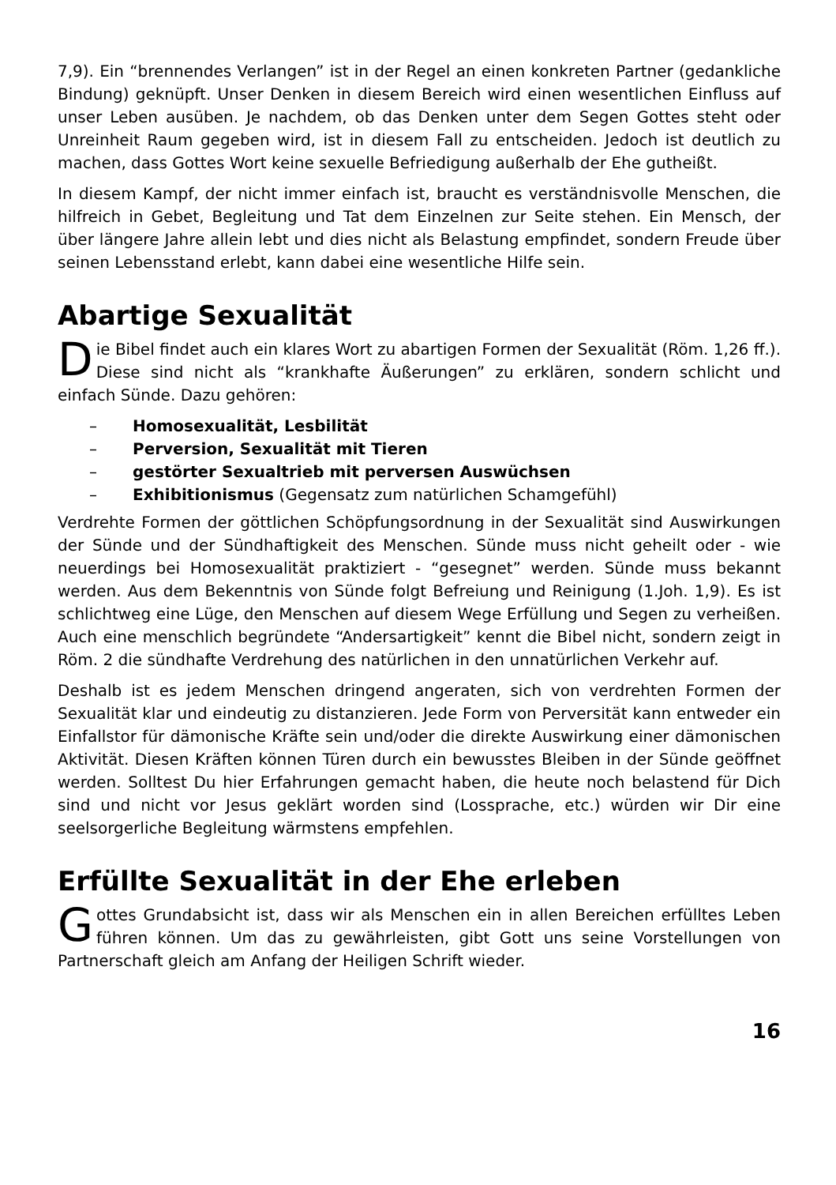7,9). Ein “brennendes Verlangen” ist in der Regel an einen konkreten Partner (gedankliche Bindung) geknüpft. Unser Denken in diesem Bereich wird einen wesentlichen Einfluss auf unser Leben ausüben. Je nachdem, ob das Denken unter dem Segen Gottes steht oder Unreinheit Raum gegeben wird, ist in diesem Fall zu entscheiden. Jedoch ist deutlich zu machen, dass Gottes Wort keine sexuelle Befriedigung außerhalb der Ehe gutheißt.
In diesem Kampf, der nicht immer einfach ist, braucht es verständnisvolle Menschen, die hilfreich in Gebet, Begleitung und Tat dem Einzelnen zur Seite stehen. Ein Mensch, der über längere Jahre allein lebt und dies nicht als Belastung empfindet, sondern Freude über seinen Lebensstand erlebt, kann dabei eine wesentliche Hilfe sein.
Abartige Sexualität
Die Bibel findet auch ein klares Wort zu abartigen Formen der Sexualität (Röm. 1,26 ff.). Diese sind nicht als “krankhafte Äußerungen” zu erklären, sondern schlicht und einfach Sünde. Dazu gehören:
– Homosexualität, Lesbilität
– Perversion, Sexualität mit Tieren
– gestörter Sexualtrieb mit perversen Auswüchsen
– Exhibitionismus (Gegensatz zum natürlichen Schamgefühl)
Verdrehte Formen der göttlichen Schöpfungsordnung in der Sexualität sind Auswirkungen der Sünde und der Sündhaftigkeit des Menschen. Sünde muss nicht geheilt oder - wie neuerdings bei Homosexualität praktiziert - “gesegnet” werden. Sünde muss bekannt werden. Aus dem Bekenntnis von Sünde folgt Befreiung und Reinigung (1.Joh. 1,9). Es ist schlichtweg eine Lüge, den Menschen auf diesem Wege Erfüllung und Segen zu verheißen. Auch eine menschlich begründete “Andersartigkeit” kennt die Bibel nicht, sondern zeigt in Röm. 2 die sündhafte Verdrehung des natürlichen in den unnatürlichen Verkehr auf.
Deshalb ist es jedem Menschen dringend angeraten, sich von verdrehten Formen der Sexualität klar und eindeutig zu distanzieren. Jede Form von Perversität kann entweder ein Einfallstor für dämonische Kräfte sein und/oder die direkte Auswirkung einer dämonischen Aktivität. Diesen Kräften können Türen durch ein bewusstes Bleiben in der Sünde geöffnet werden. Solltest Du hier Erfahrungen gemacht haben, die heute noch belastend für Dich sind und nicht vor Jesus geklärt worden sind (Lossprache, etc.) würden wir Dir eine seelsorgerliche Begleitung wärmstens empfehlen.
Erfüllte Sexualität in der Ehe erleben
Gottes Grundabsicht ist, dass wir als Menschen ein in allen Bereichen erfülltes Leben führen können. Um das zu gewährleisten, gibt Gott uns seine Vorstellungen von Partnerschaft gleich am Anfang der Heiligen Schrift wieder.
16